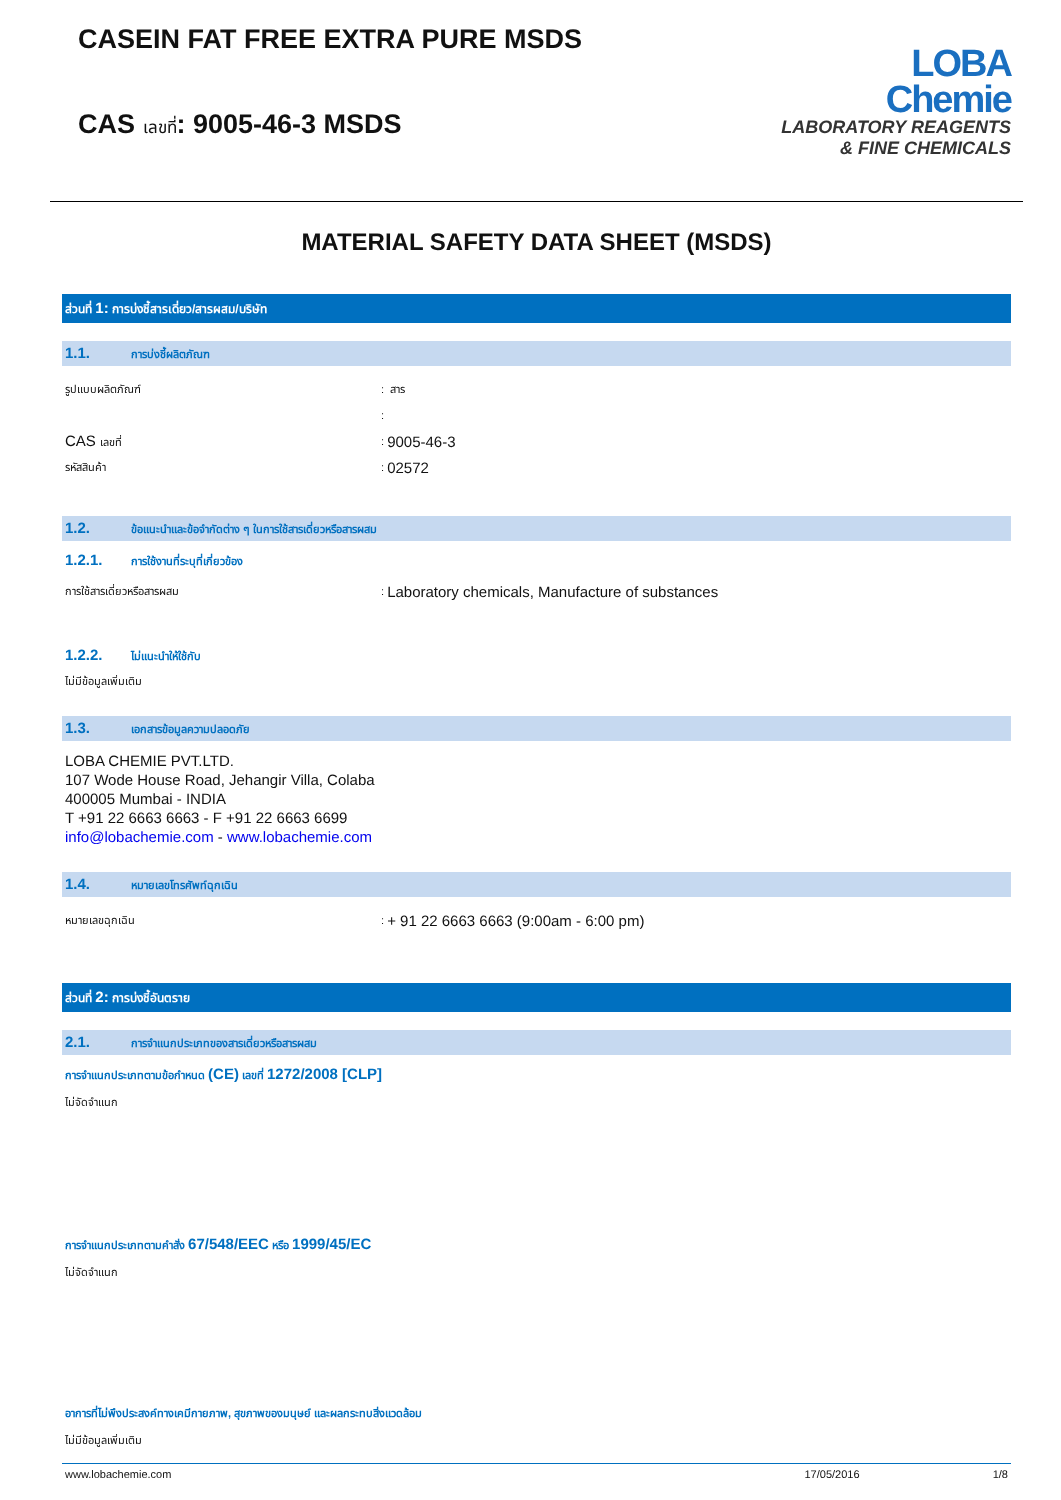CASEIN FAT FREE EXTRA PURE MSDS
CAS เลขที่: 9005-46-3 MSDS
LOBA
Chemie
LABORATORY REAGENTS
& FINE CHEMICALS
MATERIAL SAFETY DATA SHEET (MSDS)
ส่วนที่ 1: การบ่งชี้สารเดี่ยว/สารผสม/บริษัท
1.1. การบ่งชี้ผลิตภัณฑ
รูปแบบผลิตภัณฑ์: สาร
:
CAS เลขที่: 9005-46-3
รหัสสินค้า: 02572
1.2. ข้อแนะนำและข้อจำกัดต่าง ๆ ในการใช้สารเดี่ยวหรือสารผสม
1.2.1. การใช้งานที่ระบุที่เกี่ยวข้อง
การใช้สารเดี่ยวหรือสารผสม: Laboratory chemicals, Manufacture of substances
1.2.2. ไม่แนะนำให้ใช้กับ
ไม่มีข้อมูลเพิ่มเติม
1.3. เอกสารข้อมูลความปลอดภัย
LOBA CHEMIE PVT.LTD.
107 Wode House Road, Jehangir Villa, Colaba
400005 Mumbai - INDIA
T +91 22 6663 6663 - F +91 22 6663 6699
info@lobachemie.com - www.lobachemie.com
1.4. หมายเลขโทรศัพท์ฉุกเฉิน
หมายเลขฉุกเฉิน: + 91 22 6663 6663 (9:00am - 6:00 pm)
ส่วนที่ 2: การบ่งชี้อันตราย
2.1. การจำแนกประเภทของสารเดี่ยวหรือสารผสม
การจำแนกประเภทตามข้อกำหนด (CE) เลขที่ 1272/2008 [CLP]
ไม่จัดจำแนก
การจำแนกประเภทตามคำสั่ง 67/548/EEC หรือ 1999/45/EC
ไม่จัดจำแนก
อาการที่ไม่พึงประสงค์ทางเคมีกายภาพ, สุขภาพของมนุษย์ และผลกระทบสิ่งแวดล้อม
ไม่มีข้อมูลเพิ่มเติม
www.lobachemie.com 17/05/2016 1/8